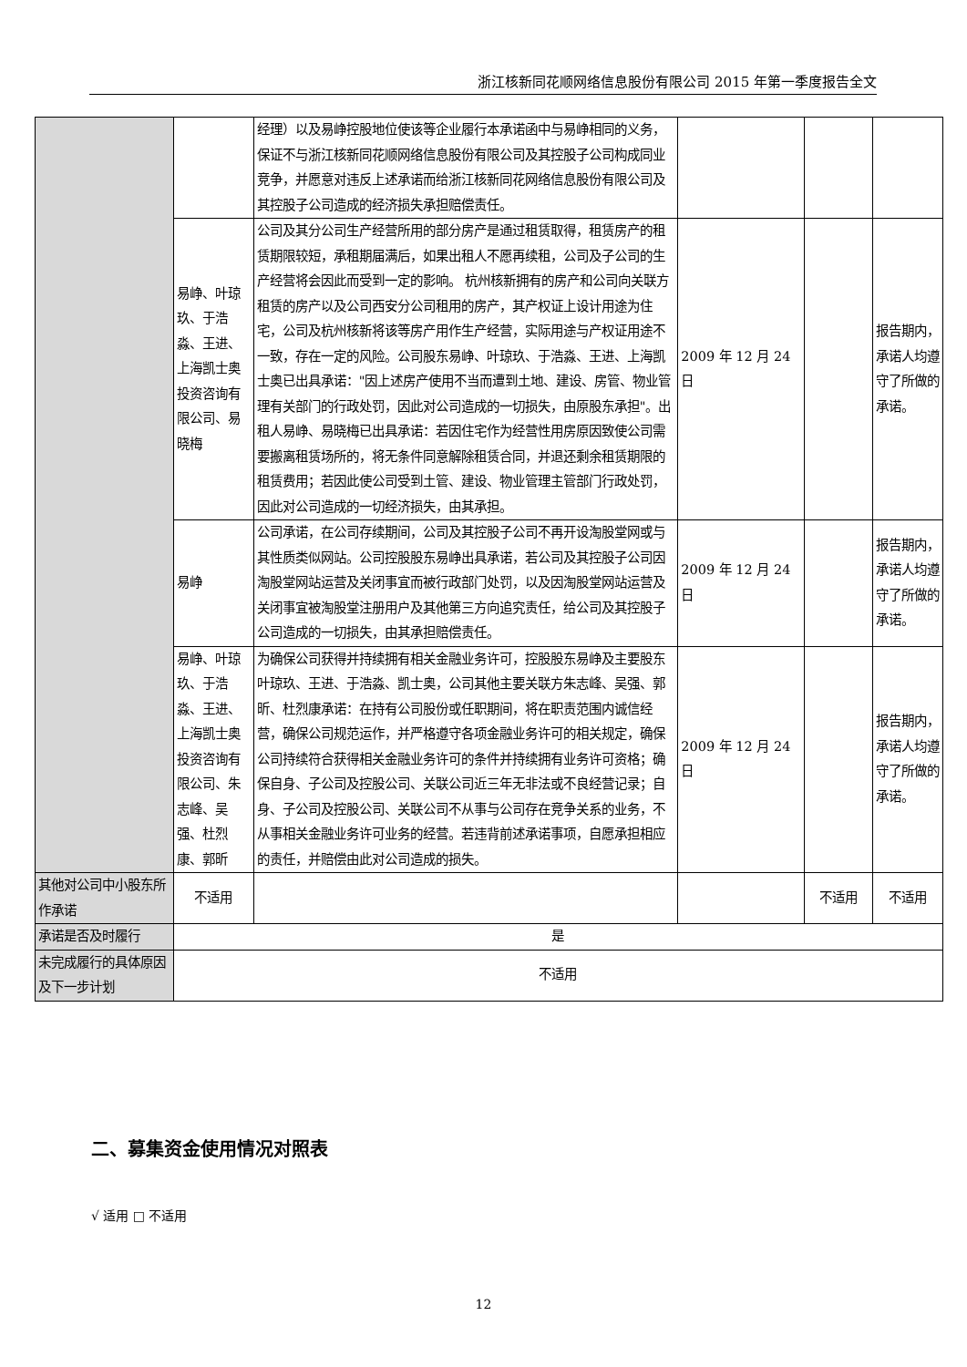浙江核新同花顺网络信息股份有限公司 2015 年第一季度报告全文
| | | 经理）以及易峥控股地位使该等企业履行本承诺函中与易峥相同的义务，保证不与浙江核新同花顺网络信息股份有限公司及其控股子公司构成同业竞争，并愿意对违反上述承诺而给浙江核新同花网络信息股份有限公司及其控股子公司造成的经济损失承担赔偿责任。 | | | |
| | 易峥、叶琼玖、于浩淼、王进、上海凯士奥投资咨询有限公司、易晓梅 | 公司及其分公司生产经营所用的部分房产是通过租赁取得，租赁房产的租赁期限较短，承租期届满后，如果出租人不愿再续租，公司及子公司的生产经营将会因此而受到一定的影响。 杭州核新拥有的房产和公司向关联方租赁的房产以及公司西安分公司租用的房产，其产权证上设计用途为住宅，公司及杭州核新将该等房产用作生产经营，实际用途与产权证用途不一致，存在一定的风险。公司股东易峥、叶琼玖、于浩淼、王进、上海凯士奥已出具承诺："因上述房产使用不当而遭到土地、建设、房管、物业管理有关部门的行政处罚，因此对公司造成的一切损失，由原股东承担"。出租人易峥、易晓梅已出具承诺：若因住宅作为经营性用房原因致使公司需要搬离租赁场所的，将无条件同意解除租赁合同，并退还剩余租赁期限的租赁费用；若因此使公司受到土管、建设、物业管理主管部门行政处罚，因此对公司造成的一切经济损失，由其承担。 | 2009 年 12 月 24 日 | | 报告期内，承诺人均遵守了所做的承诺。 |
| | 易峥 | 公司承诺，在公司存续期间，公司及其控股子公司不再开设淘股堂网或与其性质类似网站。公司控股股东易峥出具承诺，若公司及其控股子公司因淘股堂网站运营及关闭事宜而被行政部门处罚，以及因淘股堂网站运营及关闭事宜被淘股堂注册用户及其他第三方向追究责任，给公司及其控股子公司造成的一切损失，由其承担赔偿责任。 | 2009 年 12 月 24 日 | | 报告期内，承诺人均遵守了所做的承诺。 |
| | 易峥、叶琼玖、于浩淼、王进、上海凯士奥投资咨询有限公司、朱志峰、吴强、杜烈康、郭昕 | 为确保公司获得并持续拥有相关金融业务许可，控股股东易峥及主要股东叶琼玖、王进、于浩淼、凯士奥，公司其他主要关联方朱志峰、吴强、郭昕、杜烈康承诺：在持有公司股份或任职期间，将在职责范围内诚信经营，确保公司规范运作，并严格遵守各项金融业务许可的相关规定，确保公司持续符合获得相关金融业务许可的条件并持续拥有业务许可资格；确保自身、子公司及控股公司、关联公司近三年无非法或不良经营记录；自身、子公司及控股公司、关联公司不从事与公司存在竞争关系的业务，不从事相关金融业务许可业务的经营。若违背前述承诺事项，自愿承担相应的责任，并赔偿由此对公司造成的损失。 | 2009 年 12 月 24 日 | | 报告期内，承诺人均遵守了所做的承诺。 |
| 其他对公司中小股东所作承诺 | 不适用 | | | 不适用 | 不适用 |
| 承诺是否及时履行 | 是 | | | | |
| 未完成履行的具体原因及下一步计划 | 不适用 | | | | |
二、募集资金使用情况对照表
√ 适用 □ 不适用
12